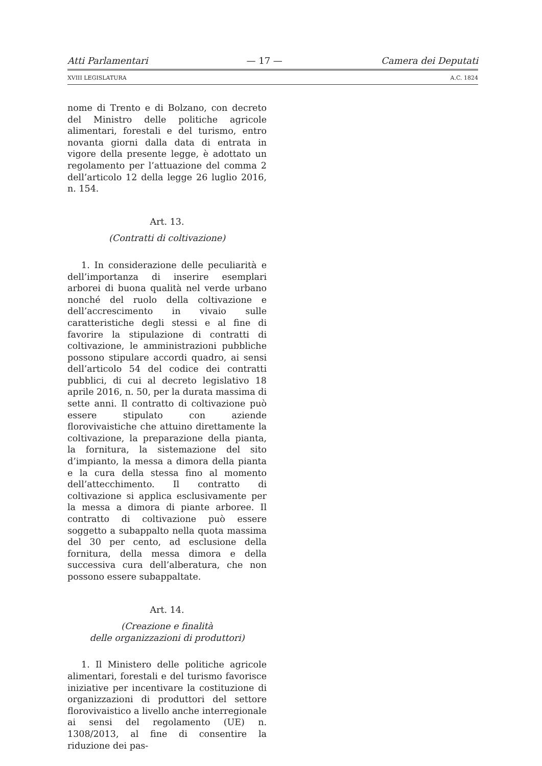Atti Parlamentari — 17 — Camera dei Deputati
XVIII LEGISLATURA A.C. 1824
nome di Trento e di Bolzano, con decreto del Ministro delle politiche agricole alimentari, forestali e del turismo, entro novanta giorni dalla data di entrata in vigore della presente legge, è adottato un regolamento per l’attuazione del comma 2 dell’articolo 12 della legge 26 luglio 2016, n. 154.
Art. 13.
(Contratti di coltivazione)
1. In considerazione delle peculiarità e dell’importanza di inserire esemplari arborei di buona qualità nel verde urbano nonché del ruolo della coltivazione e dell’accrescimento in vivaio sulle caratteristiche degli stessi e al fine di favorire la stipulazione di contratti di coltivazione, le amministrazioni pubbliche possono stipulare accordi quadro, ai sensi dell’articolo 54 del codice dei contratti pubblici, di cui al decreto legislativo 18 aprile 2016, n. 50, per la durata massima di sette anni. Il contratto di coltivazione può essere stipulato con aziende florovivaistiche che attuino direttamente la coltivazione, la preparazione della pianta, la fornitura, la sistemazione del sito d’impianto, la messa a dimora della pianta e la cura della stessa fino al momento dell’attecchimento. Il contratto di coltivazione si applica esclusivamente per la messa a dimora di piante arboree. Il contratto di coltivazione può essere soggetto a subappalto nella quota massima del 30 per cento, ad esclusione della fornitura, della messa dimora e della successiva cura dell’alberatura, che non possono essere subappaltate.
Art. 14.
(Creazione e finalità
delle organizzazioni di produttori)
1. Il Ministero delle politiche agricole alimentari, forestali e del turismo favorisce iniziative per incentivare la costituzione di organizzazioni di produttori del settore florovivaistico a livello anche interregionale ai sensi del regolamento (UE) n. 1308/2013, al fine di consentire la riduzione dei pas-